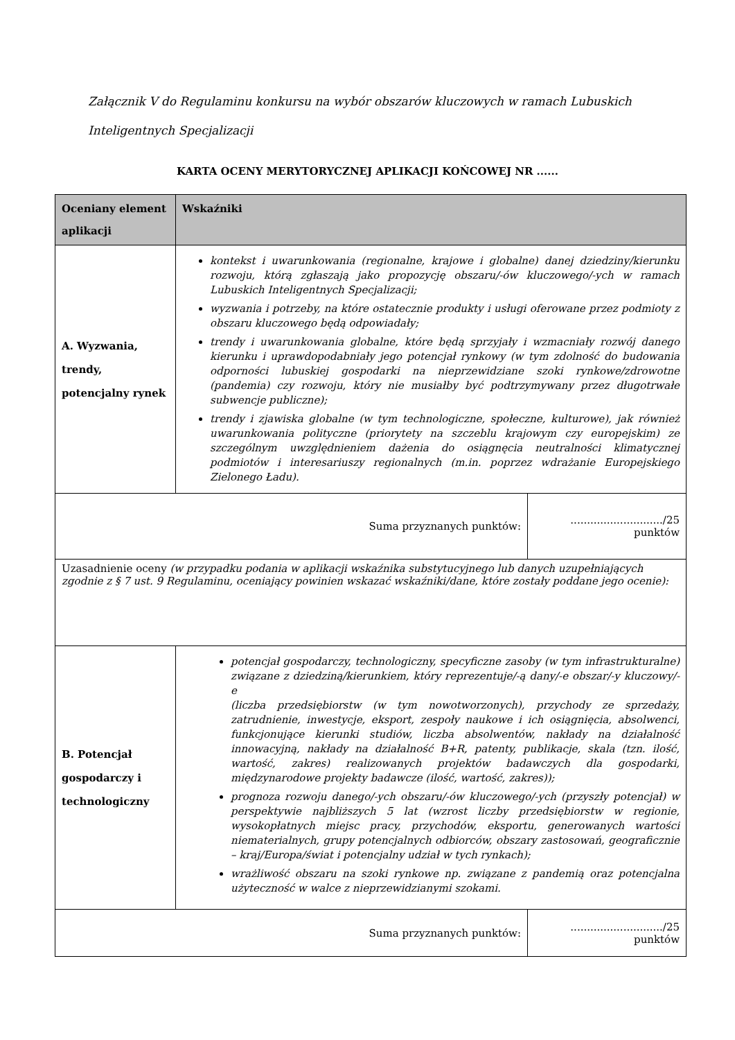Załącznik V do Regulaminu konkursu na wybór obszarów kluczowych w ramach Lubuskich Inteligentnych Specjalizacji
KARTA OCENY MERYTORYCZNEJ APLIKACJI KOŃCOWEJ NR ......
| Oceniany element aplikacji | Wskaźniki | |
| --- | --- | --- |
| A. Wyzwania, trendy, potencjalny rynek | kontekst i uwarunkowania (regionalne, krajowe i globalne) danej dziedziny/kierunku rozwoju, którą zgłaszają jako propozycję obszaru/-ów kluczowego/-ych w ramach Lubuskich Inteligentnych Specjalizacji; wyzwania i potrzeby, na które ostatecznie produkty i usługi oferowane przez podmioty z obszaru kluczowego będą odpowiadały; trendy i uwarunkowania globalne, które będą sprzyjały i wzmacniały rozwój danego kierunku i uprawdopodabniały jego potencjał rynkowy (w tym zdolność do budowania odporności lubuskiej gospodarki na nieprzewidziane szoki rynkowe/zdrowotne (pandemia) czy rozwoju, który nie musiałby być podtrzymywany przez długotrwałe subwencje publiczne); trendy i zjawiska globalne (w tym technologiczne, społeczne, kulturowe), jak również uwarunkowania polityczne (priorytety na szczeblu krajowym czy europejskim) ze szczególnym uwzględnieniem dażenia do osiągnęcia neutralności klimatycznej podmiotów i interesariuszy regionalnych (m.in. poprzez wdrażanie Europejskiego Zielonego Ładu). | |
| Suma przyznanych punktów: | | ............................/25 punktów |
| Uzasadnienie oceny (w przypadku podania w aplikacji wskaźnika substytucyjnego lub danych uzupełniających zgodnie z § 7 ust. 9 Regulaminu, oceniający powinien wskazać wskaźniki/dane, które zostały poddane jego ocenie): | | |
| B. Potencjał gospodarczy i technologiczny | potencjał gospodarczy, technologiczny, specyficzne zasoby (w tym infrastrukturalne) związane z dziedziną/kierunkiem, który reprezentuje/-ą dany/-e obszar/-y kluczowy/-e (liczba przedsiębiorstw (w tym nowotworzonych), przychody ze sprzedaży, zatrudnienie, inwestycje, eksport, zespoły naukowe i ich osiągnięcia, absolwenci, funkcjonujące kierunki studiów, liczba absolwentów, nakłady na działalność innowacyjną, nakłady na działalność B+R, patenty, publikacje, skala (tzn. ilość, wartość, zakres) realizowanych projektów badawczych dla gospodarki, międzynarodowe projekty badawcze (ilość, wartość, zakres)); prognoza rozwoju danego/-ych obszaru/-ów kluczowego/-ych (przyszły potencjał) w perspektywie najbliższych 5 lat (wzrost liczby przedsiębiorstw w regionie, wysokopłatnych miejsc pracy, przychodów, eksportu, generowanych wartości niematerialnych, grupy potencjalnych odbiorców, obszary zastosowań, geograficznie – kraj/Europa/świat i potencjalny udział w tych rynkach); wrażliwość obszaru na szoki rynkowe np. związane z pandemią oraz potencjalna użyteczność w walce z nieprzewidzianymi szokami. | |
| Suma przyznanych punktów: | | ............................/25 punktów |